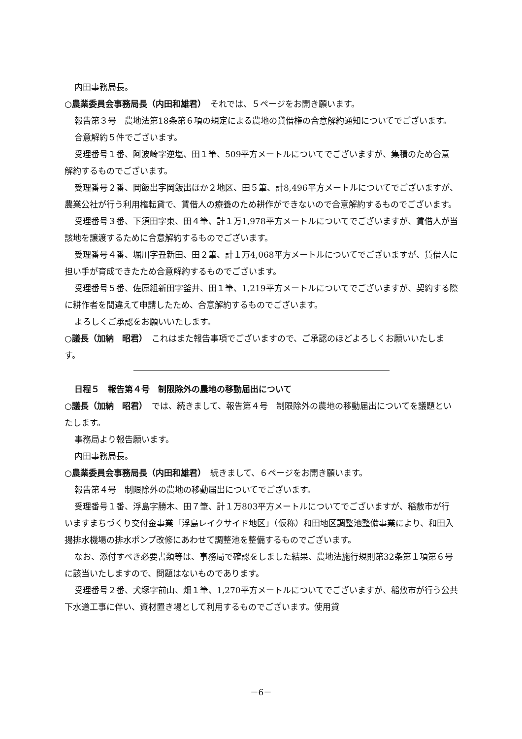内田事務局長。
○農業委員会事務局長（内田和雄君）　それでは、５ページをお開き願います。
報告第３号　農地法第18条第６項の規定による農地の貸借権の合意解約通知についてでございます。
合意解約５件でございます。
受理番号１番、阿波崎字逆塩、田１筆、509平方メートルについてでございますが、集積のため合意解約するものでございます。
受理番号２番、岡飯出字岡飯出ほか２地区、田５筆、計8,496平方メートルについてでございますが、農業公社が行う利用権転貸で、賃借人の療養のため耕作ができないので合意解約するものでございます。
受理番号３番、下須田字東、田４筆、計１万1,978平方メートルについてでございますが、賃借人が当該地を譲渡するために合意解約するものでございます。
受理番号４番、堀川字丑新田、田２筆、計１万4,068平方メートルについてでございますが、賃借人に担い手が育成できたため合意解約するものでございます。
受理番号５番、佐原組新田字釜井、田１筆、1,219平方メートルについてでございますが、契約する際に耕作者を間違えて申請したため、合意解約するものでございます。
よろしくご承認をお願いいたします。
○議長（加納　昭君）　これはまた報告事項でございますので、ご承認のほどよろしくお願いいたします。
日程５　報告第４号　制限除外の農地の移動届出について
○議長（加納　昭君）　では、続きまして、報告第４号　制限除外の農地の移動届出についてを議題といたします。
事務局より報告願います。
内田事務局長。
○農業委員会事務局長（内田和雄君）　続きまして、６ページをお開き願います。
報告第４号　制限除外の農地の移動届出についてでございます。
受理番号１番、浮島字勝木、田７筆、計１万803平方メートルについてでございますが、稲敷市が行いますまちづくり交付金事業「浮島レイクサイド地区」（仮称）和田地区調整池整備事業により、和田入揚排水機場の排水ポンプ改修にあわせて調整池を整備するものでございます。
なお、添付すべき必要書類等は、事務局で確認をしました結果、農地法施行規則第32条第１項第６号に該当いたしますので、問題はないものであります。
受理番号２番、犬塚字前山、畑１筆、1,270平方メートルについてでございますが、稲敷市が行う公共下水道工事に伴い、資材置き場として利用するものでございます。使用貸
－6－